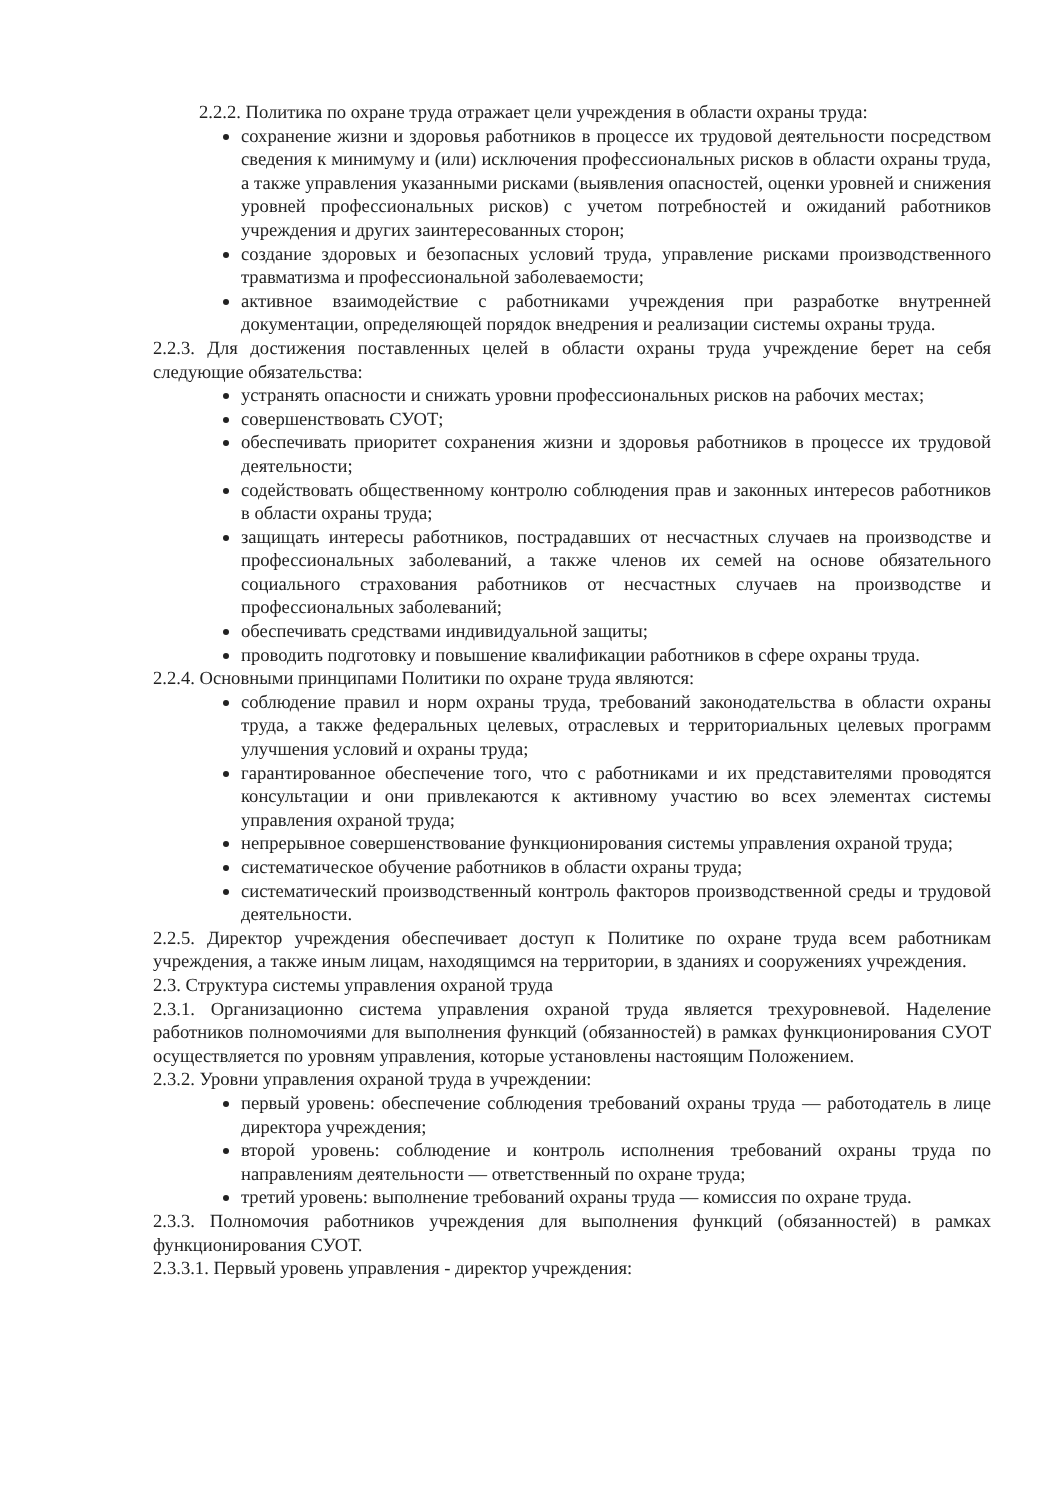2.2.2. Политика по охране труда отражает цели учреждения в области охраны труда:
сохранение жизни и здоровья работников в процессе их трудовой деятельности посредством сведения к минимуму и (или) исключения профессиональных рисков в области охраны труда, а также управления указанными рисками (выявления опасностей, оценки уровней и снижения уровней профессиональных рисков) с учетом потребностей и ожиданий работников учреждения и других заинтересованных сторон;
создание здоровых и безопасных условий труда, управление рисками производственного травматизма и профессиональной заболеваемости;
активное взаимодействие с работниками учреждения при разработке внутренней документации, определяющей порядок внедрения и реализации системы охраны труда.
2.2.3. Для достижения поставленных целей в области охраны труда учреждение берет на себя следующие обязательства:
устранять опасности и снижать уровни профессиональных рисков на рабочих местах;
совершенствовать СУОТ;
обеспечивать приоритет сохранения жизни и здоровья работников в процессе их трудовой деятельности;
содействовать общественному контролю соблюдения прав и законных интересов работников в области охраны труда;
защищать интересы работников, пострадавших от несчастных случаев на производстве и профессиональных заболеваний, а также членов их семей на основе обязательного социального страхования работников от несчастных случаев на производстве и профессиональных заболеваний;
обеспечивать средствами индивидуальной защиты;
проводить подготовку и повышение квалификации работников в сфере охраны труда.
2.2.4. Основными принципами Политики по охране труда являются:
соблюдение правил и норм охраны труда, требований законодательства в области охраны труда, а также федеральных целевых, отраслевых и территориальных целевых программ улучшения условий и охраны труда;
гарантированное обеспечение того, что с работниками и их представителями проводятся консультации и они привлекаются к активному участию во всех элементах системы управления охраной труда;
непрерывное совершенствование функционирования системы управления охраной труда;
систематическое обучение работников в области охраны труда;
систематический производственный контроль факторов производственной среды и трудовой деятельности.
2.2.5. Директор учреждения обеспечивает доступ к Политике по охране труда всем работникам учреждения, а также иным лицам, находящимся на территории, в зданиях и сооружениях учреждения.
2.3. Структура системы управления охраной труда
2.3.1. Организационно система управления охраной труда является трехуровневой. Наделение работников полномочиями для выполнения функций (обязанностей) в рамках функционирования СУОТ осуществляется по уровням управления, которые установлены настоящим Положением.
2.3.2. Уровни управления охраной труда в учреждении:
первый уровень: обеспечение соблюдения требований охраны труда — работодатель в лице директора учреждения;
второй уровень: соблюдение и контроль исполнения требований охраны труда по направлениям деятельности — ответственный по охране труда;
третий уровень: выполнение требований охраны труда — комиссия по охране труда.
2.3.3. Полномочия работников учреждения для выполнения функций (обязанностей) в рамках функционирования СУОТ.
2.3.3.1. Первый уровень управления - директор учреждения: